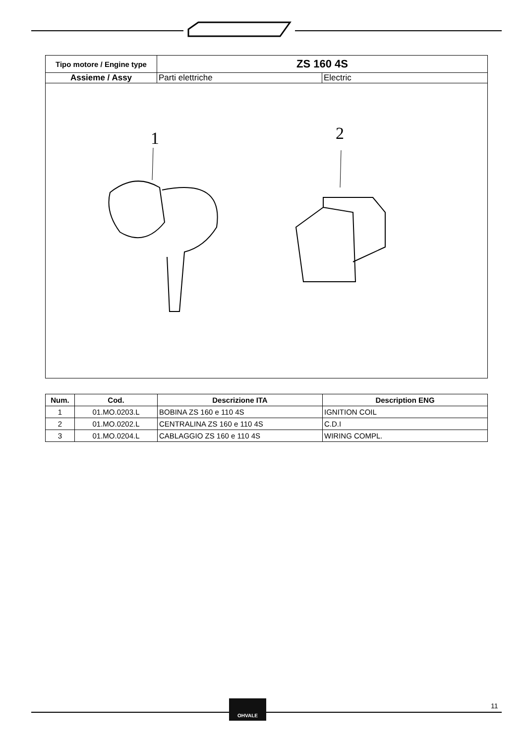| Tipo motore / Engine type | ZS 160 4S | |
| Assieme / Assy | Parti elettriche | Electric |
1
2
| Num. | Cod. | Descrizione ITA | Description ENG |
| --- | --- | --- | --- |
| 1 | 01.MO.0203.L | BOBINA ZS 160 e 110 4S | IGNITION COIL |
| 2 | 01.MO.0202.L | CENTRALINA ZS 160 e 110 4S | C.D.I |
| 3 | 01.MO.0204.L | CABLAGGIO ZS 160 e 110 4S | WIRING COMPL. |
OHVALE
11